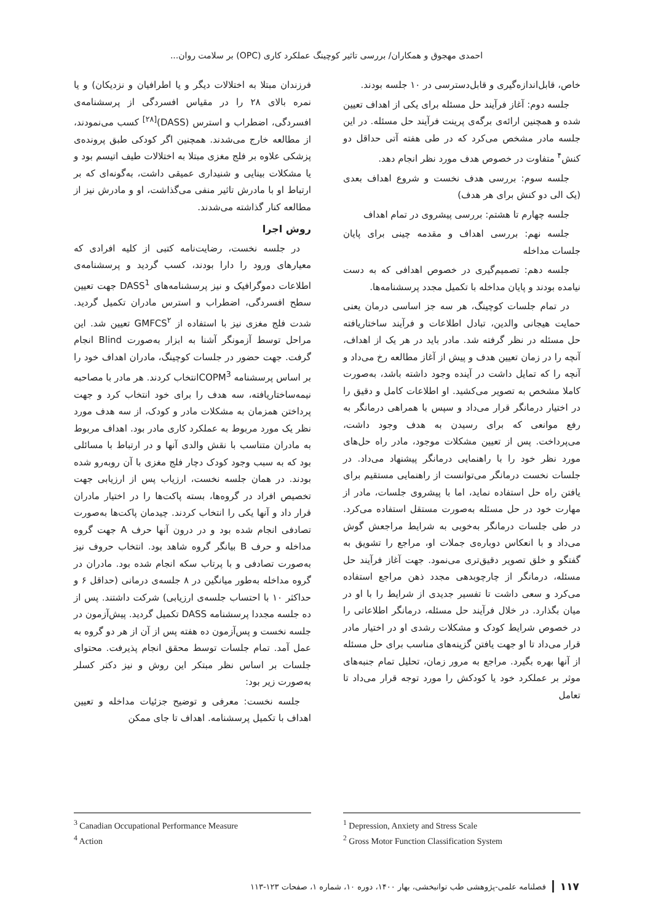احمدی مهجوق و همکاران/ بررسی تاثیر کوچینگ عملکرد کاری (OPC) بر سلامت روان...
فرزندان مبتلا به اختلالات دیگر و یا اطرافیان و نزدیکان) و یا نمره بالای ۲۸ را در مقیاس افسردگی از پرسشنامه‌ی افسردگی، اضطراب و استرس (DASS)<sup>[۲۸]</sup> کسب می‌نمودند، از مطالعه خارج می‌شدند. همچنین اگر کودکی طبق پرونده‌ی پزشکی علاوه بر فلج مغزی مبتلا به اختلالات طیف اتیسم بود و یا مشکلات بینایی و شنیداری عمیقی داشت، به‌گونه‌ای که بر ارتباط او با مادرش تاثیر منفی می‌گذاشت، او و مادرش نیز از مطالعه کنار گذاشته می‌شدند.
روش اجرا
در جلسه نخست، رضایت‌نامه کتبی از کلیه افرادی که معیارهای ورود را دارا بودند، کسب گردید و پرسشنامه‌ی اطلاعات دموگرافیک و نیز پرسشنامه‌های DASS<sup>1</sup> جهت تعیین سطح افسردگی، اضطراب و استرس مادران تکمیل گردید. شدت فلج مغزی نیز با استفاده از GMFCS<sup>۲</sup> تعیین شد. این مراحل توسط آزمونگر آشنا به ابزار به‌صورت Blind انجام گرفت. جهت حضور در جلسات کوچینگ، مادران اهداف خود را بر اساس پرسشنامه COPM<sup>3</sup>انتخاب کردند. هر مادر با مصاحبه نیمه‌ساختاریافته، سه هدف را برای خود انتخاب کرد و جهت پرداختن همزمان به مشکلات مادر و کودک، از سه هدف مورد نظر یک مورد مربوط به عملکرد کاری مادر بود. اهداف مربوط به مادران متناسب با نقش والدی آنها و در ارتباط با مسائلی بود که به سبب وجود کودک دچار فلج مغزی با آن روبه‌رو شده بودند. در همان جلسه نخست، ارزیاب پس از ارزیابی جهت تخصیص افراد در گروه‌ها، بسته پاکت‌ها را در اختیار مادران قرار داد و آنها یکی را انتخاب کردند. چیدمان پاکت‌ها به‌صورت تصادفی انجام شده بود و در درون آنها حرف A جهت گروه مداخله و حرف B بیانگر گروه شاهد بود. انتخاب حروف نیز به‌صورت تصادفی و با پرتاب سکه انجام شده بود. مادران در گروه مداخله به‌طور میانگین در ۸ جلسه‌ی درمانی (حداقل ۶ و حداکثر ۱۰ با احتساب جلسه‌ی ارزیابی) شرکت داشتند. پس از ده جلسه مجددا پرسشنامه DASS تکمیل گردید. پیش‌آزمون در جلسه نخست و پس‌آزمون ده هفته پس از آن از هر دو گروه به عمل آمد. تمام جلسات توسط محقق انجام پذیرفت. محتوای جلسات بر اساس نظر مبتکر این روش و نیز دکتر کسلر به‌صورت زیر بود:
جلسه نخست: معرفی و توضیح جزئیات مداخله و تعیین اهداف با تکمیل پرسشنامه. اهداف تا جای ممکن
خاص، قابل‌اندازه‌گیری و قابل‌دسترسی در ۱۰ جلسه بودند.
جلسه دوم: آغاز فرآیند حل مسئله برای یکی از اهداف تعیین شده و همچنین ارائه‌ی برگه‌ی پرینت فرآیند حل مسئله. در این جلسه مادر مشخص می‌کرد که در طی هفته آتی حداقل دو کنش<sup>۴</sup> متفاوت در خصوص هدف مورد نظر انجام دهد.
جلسه سوم: بررسی هدف نخست و شروع اهداف بعدی (یک الی دو کنش برای هر هدف)
جلسه چهارم تا هشتم: بررسی پیشروی در تمام اهداف
جلسه نهم: بررسی اهداف و مقدمه چینی برای پایان جلسات مداخله
جلسه دهم: تصمیم‌گیری در خصوص اهدافی که به دست نیامده بودند و پایان مداخله با تکمیل مجدد پرسشنامه‌ها.
در تمام جلسات کوچینگ، هر سه جز اساسی درمان یعنی حمایت هیجانی والدین، تبادل اطلاعات و فرآیند ساختاریافته حل مسئله در نظر گرفته شد. مادر باید در هر یک از اهداف، آنچه را در زمان تعیین هدف و پیش از آغاز مطالعه رخ می‌داد و آنچه را که تمایل داشت در آینده وجود داشته باشد، به‌صورت کاملا مشخص به تصویر می‌کشید. او اطلاعات کامل و دقیق را در اختیار درمانگر قرار می‌داد و سپس با همراهی درمانگر به رفع موانعی که برای رسیدن به هدف وجود داشت، می‌پرداخت. پس از تعیین مشکلات موجود، مادر راه حل‌های مورد نظر خود را با راهنمایی درمانگر پیشنهاد می‌داد. در جلسات نخست درمانگر می‌توانست از راهنمایی مستقیم برای یافتن راه حل استفاده نماید، اما با پیشروی جلسات، مادر از مهارت خود در حل مسئله به‌صورت مستقل استفاده می‌کرد. در طی جلسات درمانگر به‌خوبی به شرایط مراجعش گوش می‌داد و با انعکاس دوباره‌ی جملات او، مراجع را تشویق به گفتگو و خلق تصویر دقیق‌تری می‌نمود. جهت آغاز فرآیند حل مسئله، درمانگر از چارچوبدهی مجدد ذهن مراجع استفاده می‌کرد و سعی داشت تا تفسیر جدیدی از شرایط را با او در میان بگذارد. در خلال فرآیند حل مسئله، درمانگر اطلاعاتی را در خصوص شرایط کودک و مشکلات رشدی او در اختیار مادر قرار می‌داد تا او جهت یافتن گزینه‌های مناسب برای حل مسئله از آنها بهره بگیرد. مراجع به مرور زمان، تحلیل تمام جنبه‌های موثر بر عملکرد خود یا کودکش را مورد توجه قرار می‌داد تا تعامل
<sup>1</sup> Depression, Anxiety and Stress Scale
<sup>2</sup> Gross Motor Function Classification System
<sup>3</sup> Canadian Occupational Performance Measure
<sup>4</sup> Action
۱۱۷ فصلنامه علمی-پژوهشی طب توانبخشی، بهار ۱۴۰۰، دوره ۱۰، شماره ۱، صفحات ۱۲۳-۱۱۳